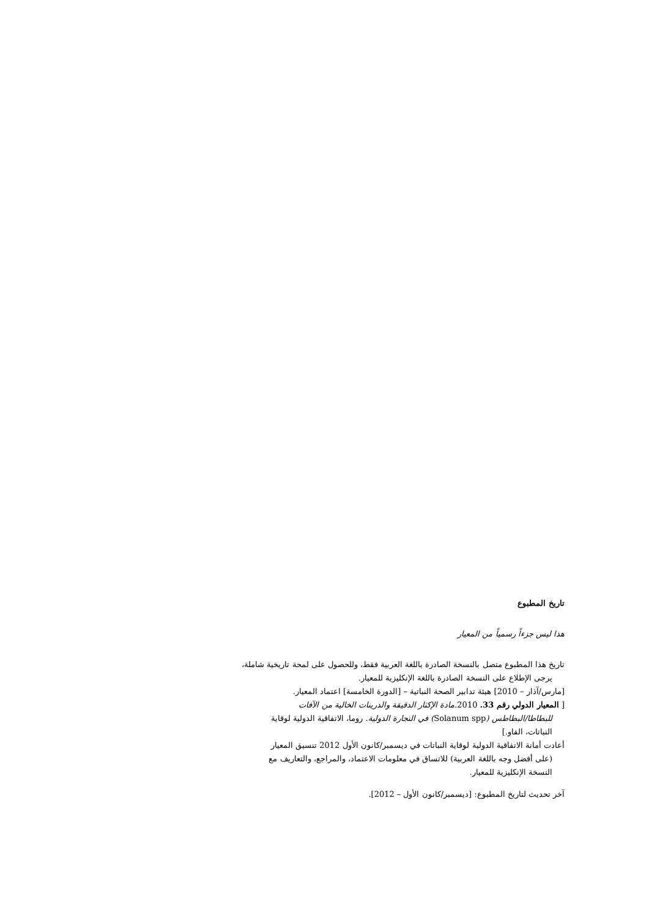تاريخ المطبوع
هذا ليس جزءاً رسمياً من المعيار
تاريخ هذا المطبوع متصل بالنسخة الصادرة باللغة العربية فقط، وللحصول على لمحة تاريخية شاملة،
يرجى الإطلاع على النسخة الصادرة باللغة الإنكليزية للمعيار.
[مارس/آذار – 2010] هيئة تدابير الصحة النباتية – [الدورة الخامسة] اعتماد المعيار.
[ المعيار الدولي رقم 33. 2010.مادة الإكثار الدقيقة والدرينات الخالية من الآفات
للبطاطا/البطاطس (Solanum spp) في التجارة الدولية. روما، الاتفاقية الدولية لوقاية
النباتات، الفاو.]
أعادت أمانة الاتفاقية الدولية لوقاية النباتات في ديسمبر/كانون الأول 2012 تنسيق المعيار
(على أفضل وجه باللغة العربية) للاتساق في معلومات الاعتماد، والمراجع، والتعاريف مع
النسخة الإنكليزية للمعيار.
آخر تحديث لتاريخ المطبوع: [ديسمبر/كانون الأول – 2012].